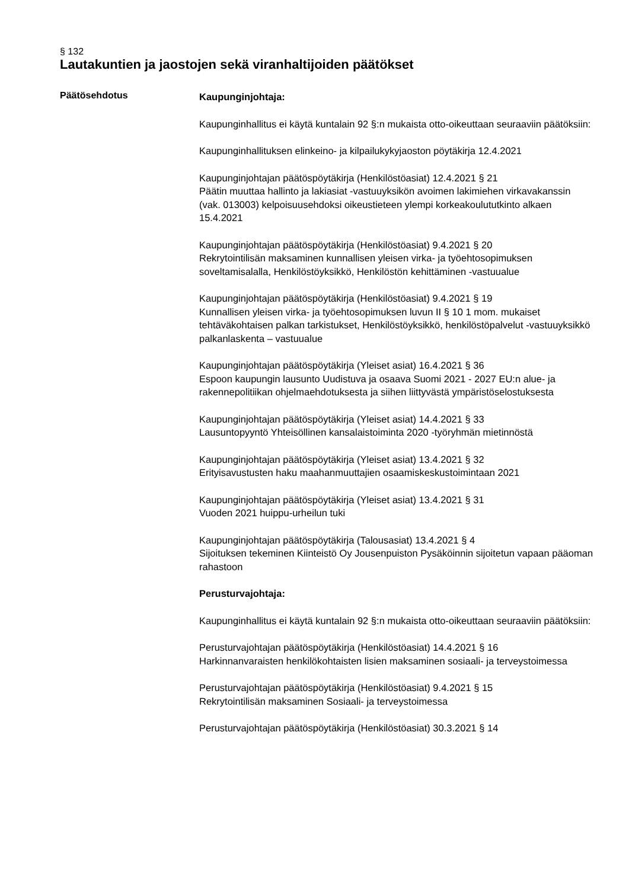§ 132
Lautakuntien ja jaostojen sekä viranhaltijoiden päätökset
Päätösehdotus
Kaupunginjohtaja:
Kaupunginhallitus ei käytä kuntalain 92 §:n mukaista otto-oikeuttaan seuraaviin päätöksiin:
Kaupunginhallituksen elinkeino- ja kilpailukykyjaoston pöytäkirja 12.4.2021
Kaupunginjohtajan päätöspöytäkirja (Henkilöstöasiat) 12.4.2021 § 21
Päätin muuttaa hallinto ja lakiasiat -vastuuyksikön avoimen lakimiehen virkavakanssin (vak. 013003) kelpoisuusehdoksi oikeustieteen ylempi korkeakoulututkinto alkaen 15.4.2021
Kaupunginjohtajan päätöspöytäkirja (Henkilöstöasiat) 9.4.2021 § 20
Rekrytointilisän maksaminen kunnallisen yleisen virka- ja työehtosopimuksen soveltamisalalla, Henkilöstöyksikkö, Henkilöstön kehittäminen -vastuualue
Kaupunginjohtajan päätöspöytäkirja (Henkilöstöasiat) 9.4.2021 § 19
Kunnallisen yleisen virka- ja työehtosopimuksen luvun II § 10 1 mom. mukaiset tehtäväkohtaisen palkan tarkistukset, Henkilöstöyksikkö, henkilöstöpalvelut -vastuuyksikkö palkanlaskenta – vastuualue
Kaupunginjohtajan päätöspöytäkirja (Yleiset asiat) 16.4.2021 § 36
Espoon kaupungin lausunto Uudistuva ja osaava Suomi 2021 - 2027 EU:n alue- ja rakennepolitiikan ohjelmaehdotuksesta ja siihen liittyvästä ympäristöselostuksesta
Kaupunginjohtajan päätöspöytäkirja (Yleiset asiat) 14.4.2021 § 33
Lausuntopyyntö Yhteisöllinen kansalaistoiminta 2020 -työryhmän mietinnöstä
Kaupunginjohtajan päätöspöytäkirja (Yleiset asiat) 13.4.2021 § 32
Erityisavustusten haku maahanmuuttajien osaamiskeskustoimintaan 2021
Kaupunginjohtajan päätöspöytäkirja (Yleiset asiat) 13.4.2021 § 31
Vuoden 2021 huippu-urheilun tuki
Kaupunginjohtajan päätöspöytäkirja (Talousasiat) 13.4.2021 § 4
Sijoituksen tekeminen Kiinteistö Oy Jousenpuiston Pysäköinnin sijoitetun vapaan pääoman rahastoon
Perusturvajohtaja:
Kaupunginhallitus ei käytä kuntalain 92 §:n mukaista otto-oikeuttaan seuraaviin päätöksiin:
Perusturvajohtajan päätöspöytäkirja (Henkilöstöasiat) 14.4.2021 § 16
Harkinnanvaraisten henkilökohtaisten lisien maksaminen sosiaali- ja terveystoimessa
Perusturvajohtajan päätöspöytäkirja (Henkilöstöasiat) 9.4.2021 § 15
Rekrytointilisän maksaminen Sosiaali- ja terveystoimessa
Perusturvajohtajan päätöspöytäkirja (Henkilöstöasiat) 30.3.2021 § 14